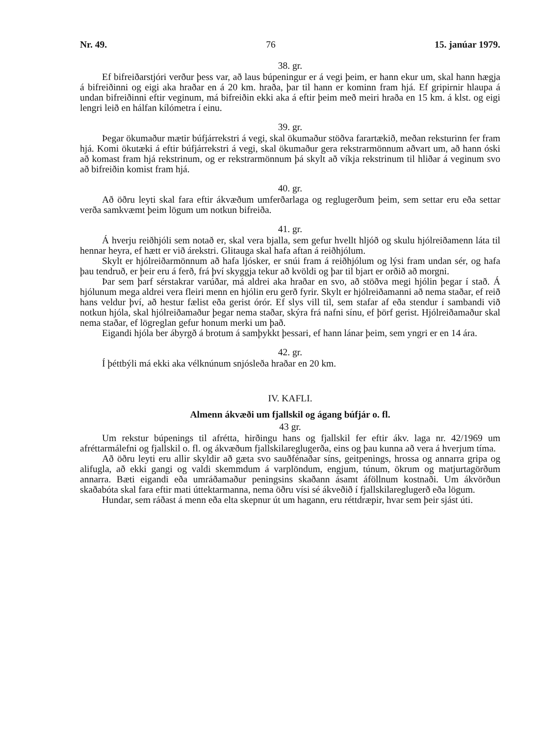Nr. 49. 76 15. janúar 1979.
38. gr.
Ef bifreiðarstjóri verður þess var, að laus búpeningur er á vegi þeim, er hann ekur um, skal hann hægja á bifreiðinni og eigi aka hraðar en á 20 km. hraða, þar til hann er kominn fram hjá. Ef gripirnir hlaupa á undan bifreiðinni eftir veginum, má bifreiðin ekki aka á eftir þeim með meiri hraða en 15 km. á klst. og eigi lengri leið en hálfan kílómetra í einu.
39. gr.
Þegar ökumaður mætir búfjárrekstri á vegi, skal ökumaður stöðva farartækið, meðan reksturinn fer fram hjá. Komi ökutæki á eftir búfjárrekstri á vegi, skal ökumaður gera rekstrarmönnum aðvart um, að hann óski að komast fram hjá rekstrinum, og er rekstrarmönnum þá skylt að víkja rekstrinum til hliðar á veginum svo að bifreiðin komist fram hjá.
40. gr.
Að öðru leyti skal fara eftir ákvæðum umferðarlaga og reglugerðum þeim, sem settar eru eða settar verða samkvæmt þeim lögum um notkun bifreiða.
41. gr.
Á hverju reiðhjóli sem notað er, skal vera bjalla, sem gefur hvellt hljóð og skulu hjólreiðamenn láta til hennar heyra, ef hætt er við árekstri. Glitauga skal hafa aftan á reiðhjólum.
Skylt er hjólreiðarmönnum að hafa ljósker, er snúi fram á reiðhjólum og lýsi fram undan sér, og hafa þau tendruð, er þeir eru á ferð, frá því skyggja tekur að kvöldi og þar til bjart er orðið að morgni.
Þar sem þarf sérstakrar varúðar, má aldrei aka hraðar en svo, að stöðva megi hjólin þegar í stað. Á hjólunum mega aldrei vera fleiri menn en hjólin eru gerð fyrir. Skylt er hjólreiðamanni að nema staðar, ef reið hans veldur því, að hestur fælist eða gerist órór. Ef slys vill til, sem stafar af eða stendur í sambandi við notkun hjóla, skal hjólreiðamaður þegar nema staðar, skýra frá nafni sínu, ef þörf gerist. Hjólreiðamaður skal nema staðar, ef lögreglan gefur honum merki um það.
Eigandi hjóla ber ábyrgð á brotum á samþykkt þessari, ef hann lánar þeim, sem yngri er en 14 ára.
42. gr.
Í þéttbýli má ekki aka vélknúnum snjósleða hraðar en 20 km.
IV. KAFLI.
Almenn ákvæði um fjallskil og ágang búfjár o. fl.
43 gr.
Um rekstur búpenings til afrétta, hirðingu hans og fjallskil fer eftir ákv. laga nr. 42/1969 um afréttarmálefni og fjallskil o. fl. og ákvæðum fjallskilareglugerða, eins og þau kunna að vera á hverjum tíma.
Að öðru leyti eru allir skyldir að gæta svo sauðfénaðar síns, geitpenings, hrossa og annarra gripa og alifugla, að ekki gangi og valdi skemmdum á varplöndum, engjum, túnum, ökrum og matjurtagörðum annarra. Bæti eigandi eða umráðamaður peningsins skaðann ásamt áföllnum kostnaði. Um ákvörðun skaðabóta skal fara eftir mati úttektarmanna, nema öðru vísi sé ákveðið í fjallskilareglugerð eða lögum.
Hundar, sem ráðast á menn eða elta skepnur út um hagann, eru réttdræpir, hvar sem þeir sjást úti.